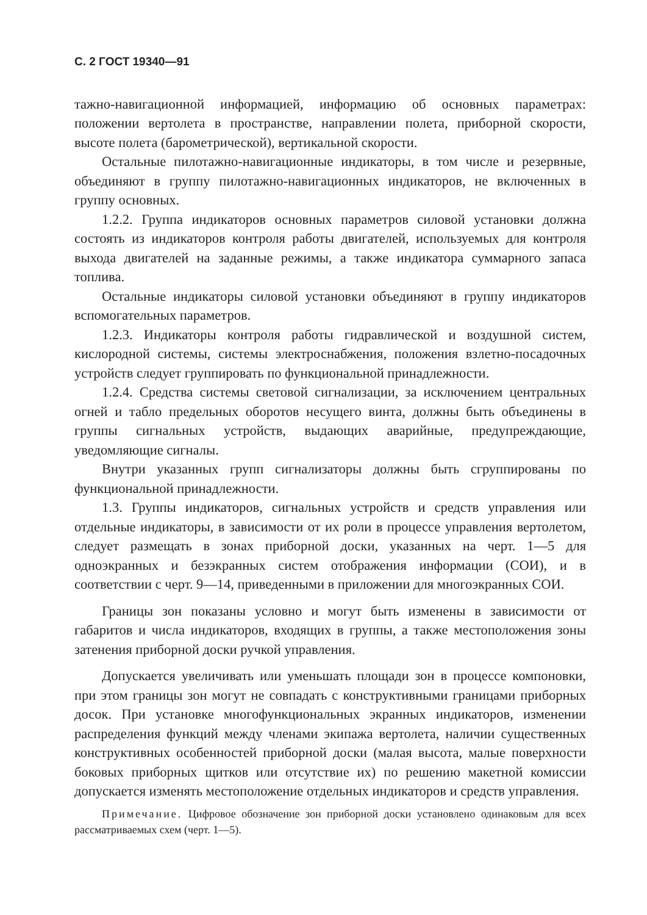С. 2 ГОСТ 19340—91
тажно-навигационной информацией, информацию об основных параметрах: положении вертолета в пространстве, направлении полета, приборной скорости, высоте полета (барометрической), вертикальной скорости.
Остальные пилотажно-навигационные индикаторы, в том числе и резервные, объединяют в группу пилотажно-навигационных индикаторов, не включенных в группу основных.
1.2.2. Группа индикаторов основных параметров силовой установки должна состоять из индикаторов контроля работы двигателей, используемых для контроля выхода двигателей на заданные режимы, а также индикатора суммарного запаса топлива.
Остальные индикаторы силовой установки объединяют в группу индикаторов вспомогательных параметров.
1.2.3. Индикаторы контроля работы гидравлической и воздушной систем, кислородной системы, системы электроснабжения, положения взлетно-посадочных устройств следует группировать по функциональной принадлежности.
1.2.4. Средства системы световой сигнализации, за исключением центральных огней и табло предельных оборотов несущего винта, должны быть объединены в группы сигнальных устройств, выдающих аварийные, предупреждающие, уведомляющие сигналы.
Внутри указанных групп сигнализаторы должны быть сгруппированы по функциональной принадлежности.
1.3. Группы индикаторов, сигнальных устройств и средств управления или отдельные индикаторы, в зависимости от их роли в процессе управления вертолетом, следует размещать в зонах приборной доски, указанных на черт. 1—5 для одноэкранных и безэкранных систем отображения информации (СОИ), и в соответствии с черт. 9—14, приведенными в приложении для многоэкранных СОИ.
Границы зон показаны условно и могут быть изменены в зависимости от габаритов и числа индикаторов, входящих в группы, а также местоположения зоны затенения приборной доски ручкой управления.
Допускается увеличивать или уменьшать площади зон в процессе компоновки, при этом границы зон могут не совпадать с конструктивными границами приборных досок. При установке многофункциональных экранных индикаторов, изменении распределения функций между членами экипажа вертолета, наличии существенных конструктивных особенностей приборной доски (малая высота, малые поверхности боковых приборных щитков или отсутствие их) по решению макетной комиссии допускается изменять местоположение отдельных индикаторов и средств управления.
Примечание. Цифровое обозначение зон приборной доски установлено одинаковым для всех рассматриваемых схем (черт. 1—5).